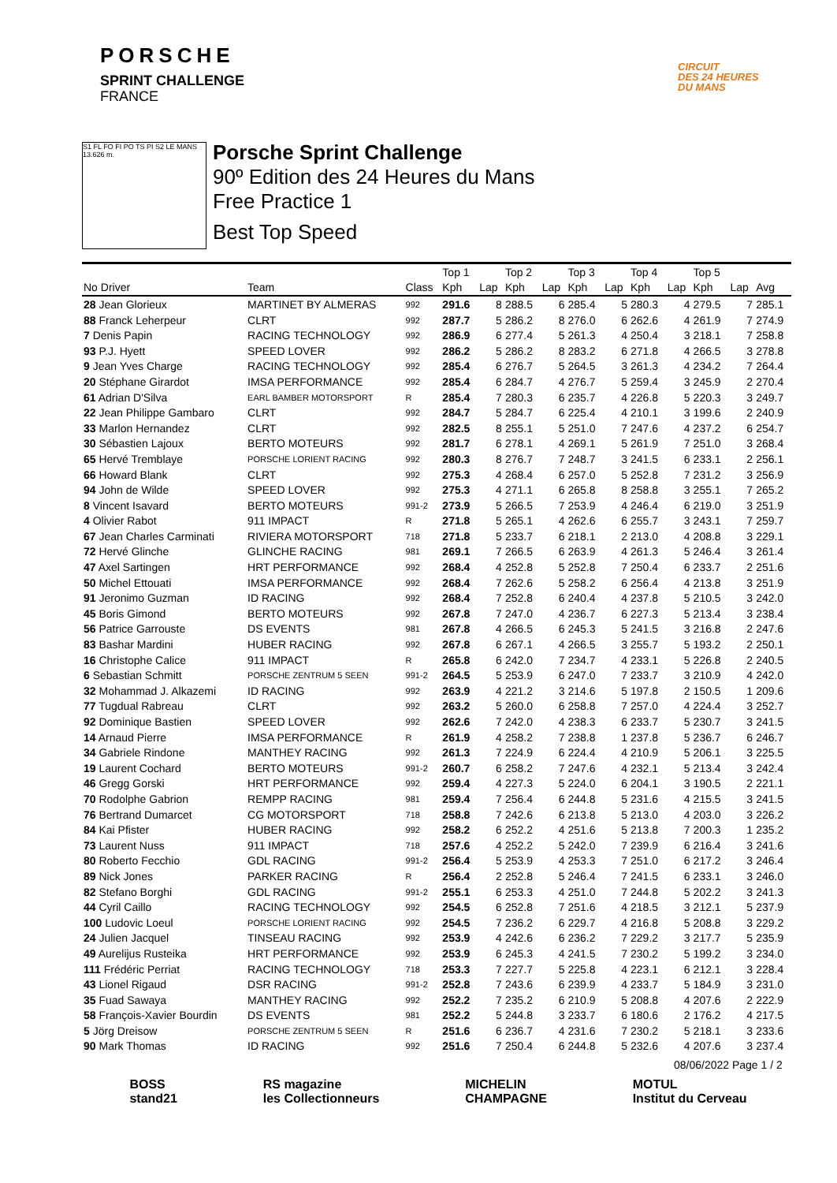PORSCHE
SPRINT CHALLENGE
FRANCE
CIRCUIT
DES 24 HEURES
DU MANS
S1 FL FO FI PO TS PI S2 LE MANS 13.626 m.
Porsche Sprint Challenge
90º Edition des 24 Heures du Mans
Free Practice 1
Best Top Speed
| | | | Top 1 | | Top 2 | | Top 3 | | Top 4 | | Top 5 | | |
| --- | --- | --- | --- | --- | --- | --- | --- | --- | --- | --- | --- | --- | --- |
| No Driver | Team | Class | Kph | Lap | Kph | Lap | Kph | Lap | Kph | Lap | Kph | Lap | Avg |
| 28 Jean Glorieux | MARTINET BY ALMERAS | 992 | 291.6 | 8 | 288.5 | 6 | 285.4 | 5 | 280.3 | 4 | 279.5 | 7 | 285.1 |
| 88 Franck Leherpeur | CLRT | 992 | 287.7 | 5 | 286.2 | 8 | 276.0 | 6 | 262.6 | 4 | 261.9 | 7 | 274.9 |
| 7 Denis Papin | RACING TECHNOLOGY | 992 | 286.9 | 6 | 277.4 | 5 | 261.3 | 4 | 250.4 | 3 | 218.1 | 7 | 258.8 |
| 93 P.J. Hyett | SPEED LOVER | 992 | 286.2 | 5 | 286.2 | 8 | 283.2 | 6 | 271.8 | 4 | 266.5 | 3 | 278.8 |
| 9 Jean Yves Charge | RACING TECHNOLOGY | 992 | 285.4 | 6 | 276.7 | 5 | 264.5 | 3 | 261.3 | 4 | 234.2 | 7 | 264.4 |
| 20 Stéphane Girardot | IMSA PERFORMANCE | 992 | 285.4 | 6 | 284.7 | 4 | 276.7 | 5 | 259.4 | 3 | 245.9 | 2 | 270.4 |
| 61 Adrian D'Silva | EARL BAMBER MOTORSPORT | R | 285.4 | 7 | 280.3 | 6 | 235.7 | 4 | 226.8 | 5 | 220.3 | 3 | 249.7 |
| 22 Jean Philippe Gambaro | CLRT | 992 | 284.7 | 5 | 284.7 | 6 | 225.4 | 4 | 210.1 | 3 | 199.6 | 2 | 240.9 |
| 33 Marlon Hernandez | CLRT | 992 | 282.5 | 8 | 255.1 | 5 | 251.0 | 7 | 247.6 | 4 | 237.2 | 6 | 254.7 |
| 30 Sébastien Lajoux | BERTO MOTEURS | 992 | 281.7 | 6 | 278.1 | 4 | 269.1 | 5 | 261.9 | 7 | 251.0 | 3 | 268.4 |
| 65 Hervé Tremblaye | PORSCHE LORIENT RACING | 992 | 280.3 | 8 | 276.7 | 7 | 248.7 | 3 | 241.5 | 6 | 233.1 | 2 | 256.1 |
| 66 Howard Blank | CLRT | 992 | 275.3 | 4 | 268.4 | 6 | 257.0 | 5 | 252.8 | 7 | 231.2 | 3 | 256.9 |
| 94 John de Wilde | SPEED LOVER | 992 | 275.3 | 4 | 271.1 | 6 | 265.8 | 8 | 258.8 | 3 | 255.1 | 7 | 265.2 |
| 8 Vincent Isavard | BERTO MOTEURS | 991-2 | 273.9 | 5 | 266.5 | 7 | 253.9 | 4 | 246.4 | 6 | 219.0 | 3 | 251.9 |
| 4 Olivier Rabot | 911 IMPACT | R | 271.8 | 5 | 265.1 | 4 | 262.6 | 6 | 255.7 | 3 | 243.1 | 7 | 259.7 |
| 67 Jean Charles Carminati | RIVIERA MOTORSPORT | 718 | 271.8 | 5 | 233.7 | 6 | 218.1 | 2 | 213.0 | 4 | 208.8 | 3 | 229.1 |
| 72 Hervé Glinche | GLINCHE RACING | 981 | 269.1 | 7 | 266.5 | 6 | 263.9 | 4 | 261.3 | 5 | 246.4 | 3 | 261.4 |
| 47 Axel Sartingen | HRT PERFORMANCE | 992 | 268.4 | 4 | 252.8 | 5 | 252.8 | 7 | 250.4 | 6 | 233.7 | 2 | 251.6 |
| 50 Michel Ettouati | IMSA PERFORMANCE | 992 | 268.4 | 7 | 262.6 | 5 | 258.2 | 6 | 256.4 | 4 | 213.8 | 3 | 251.9 |
| 91 Jeronimo Guzman | ID RACING | 992 | 268.4 | 7 | 252.8 | 6 | 240.4 | 4 | 237.8 | 5 | 210.5 | 3 | 242.0 |
| 45 Boris Gimond | BERTO MOTEURS | 992 | 267.8 | 7 | 247.0 | 4 | 236.7 | 6 | 227.3 | 5 | 213.4 | 3 | 238.4 |
| 56 Patrice Garrouste | DS EVENTS | 981 | 267.8 | 4 | 266.5 | 6 | 245.3 | 5 | 241.5 | 3 | 216.8 | 2 | 247.6 |
| 83 Bashar Mardini | HUBER RACING | 992 | 267.8 | 6 | 267.1 | 4 | 266.5 | 3 | 255.7 | 5 | 193.2 | 2 | 250.1 |
| 16 Christophe Calice | 911 IMPACT | R | 265.8 | 6 | 242.0 | 7 | 234.7 | 4 | 233.1 | 5 | 226.8 | 2 | 240.5 |
| 6 Sebastian Schmitt | PORSCHE ZENTRUM 5 SEEN | 991-2 | 264.5 | 5 | 253.9 | 6 | 247.0 | 7 | 233.7 | 3 | 210.9 | 4 | 242.0 |
| 32 Mohammad J. Alkazemi | ID RACING | 992 | 263.9 | 4 | 221.2 | 3 | 214.6 | 5 | 197.8 | 2 | 150.5 | 1 | 209.6 |
| 77 Tugdual Rabreau | CLRT | 992 | 263.2 | 5 | 260.0 | 6 | 258.8 | 7 | 257.0 | 4 | 224.4 | 3 | 252.7 |
| 92 Dominique Bastien | SPEED LOVER | 992 | 262.6 | 7 | 242.0 | 4 | 238.3 | 6 | 233.7 | 5 | 230.7 | 3 | 241.5 |
| 14 Arnaud Pierre | IMSA PERFORMANCE | R | 261.9 | 4 | 258.2 | 7 | 238.8 | 1 | 237.8 | 5 | 236.7 | 6 | 246.7 |
| 34 Gabriele Rindone | MANTHEY RACING | 992 | 261.3 | 7 | 224.9 | 6 | 224.4 | 4 | 210.9 | 5 | 206.1 | 3 | 225.5 |
| 19 Laurent Cochard | BERTO MOTEURS | 991-2 | 260.7 | 6 | 258.2 | 7 | 247.6 | 4 | 232.1 | 5 | 213.4 | 3 | 242.4 |
| 46 Gregg Gorski | HRT PERFORMANCE | 992 | 259.4 | 4 | 227.3 | 5 | 224.0 | 6 | 204.1 | 3 | 190.5 | 2 | 221.1 |
| 70 Rodolphe Gabrion | REMPP RACING | 981 | 259.4 | 7 | 256.4 | 6 | 244.8 | 5 | 231.6 | 4 | 215.5 | 3 | 241.5 |
| 76 Bertrand Dumarcet | CG MOTORSPORT | 718 | 258.8 | 7 | 242.6 | 6 | 213.8 | 5 | 213.0 | 4 | 203.0 | 3 | 226.2 |
| 84 Kai Pfister | HUBER RACING | 992 | 258.2 | 6 | 252.2 | 4 | 251.6 | 5 | 213.8 | 7 | 200.3 | 1 | 235.2 |
| 73 Laurent Nuss | 911 IMPACT | 718 | 257.6 | 4 | 252.2 | 5 | 242.0 | 7 | 239.9 | 6 | 216.4 | 3 | 241.6 |
| 80 Roberto Fecchio | GDL RACING | 991-2 | 256.4 | 5 | 253.9 | 4 | 253.3 | 7 | 251.0 | 6 | 217.2 | 3 | 246.4 |
| 89 Nick Jones | PARKER RACING | R | 256.4 | 2 | 252.8 | 5 | 246.4 | 7 | 241.5 | 6 | 233.1 | 3 | 246.0 |
| 82 Stefano Borghi | GDL RACING | 991-2 | 255.1 | 6 | 253.3 | 4 | 251.0 | 7 | 244.8 | 5 | 202.2 | 3 | 241.3 |
| 44 Cyril Caillo | RACING TECHNOLOGY | 992 | 254.5 | 6 | 252.8 | 7 | 251.6 | 4 | 218.5 | 3 | 212.1 | 5 | 237.9 |
| 100 Ludovic Loeul | PORSCHE LORIENT RACING | 992 | 254.5 | 7 | 236.2 | 6 | 229.7 | 4 | 216.8 | 5 | 208.8 | 3 | 229.2 |
| 24 Julien Jacquel | TINSEAU RACING | 992 | 253.9 | 4 | 242.6 | 6 | 236.2 | 7 | 229.2 | 3 | 217.7 | 5 | 235.9 |
| 49 Aurelijus Rusteika | HRT PERFORMANCE | 992 | 253.9 | 6 | 245.3 | 4 | 241.5 | 7 | 230.2 | 5 | 199.2 | 3 | 234.0 |
| 111 Frédéric Perriat | RACING TECHNOLOGY | 718 | 253.3 | 7 | 227.7 | 5 | 225.8 | 4 | 223.1 | 6 | 212.1 | 3 | 228.4 |
| 43 Lionel Rigaud | DSR RACING | 991-2 | 252.8 | 7 | 243.6 | 6 | 239.9 | 4 | 233.7 | 5 | 184.9 | 3 | 231.0 |
| 35 Fuad Sawaya | MANTHEY RACING | 992 | 252.2 | 7 | 235.2 | 6 | 210.9 | 5 | 208.8 | 4 | 207.6 | 2 | 222.9 |
| 58 François-Xavier Bourdin | DS EVENTS | 981 | 252.2 | 5 | 244.8 | 3 | 233.7 | 6 | 180.6 | 2 | 176.2 | 4 | 217.5 |
| 5 Jörg Dreisow | PORSCHE ZENTRUM 5 SEEN | R | 251.6 | 6 | 236.7 | 4 | 231.6 | 7 | 230.2 | 5 | 218.1 | 3 | 233.6 |
| 90 Mark Thomas | ID RACING | 992 | 251.6 | 7 | 250.4 | 6 | 244.8 | 5 | 232.6 | 4 | 207.6 | 3 | 237.4 |
08/06/2022 Page 1 / 2
BOSS
stand21
RS magazine
les Collectionneurs
MICHELIN
CHAMPAGNE
MOTUL
Institut du Cerveau